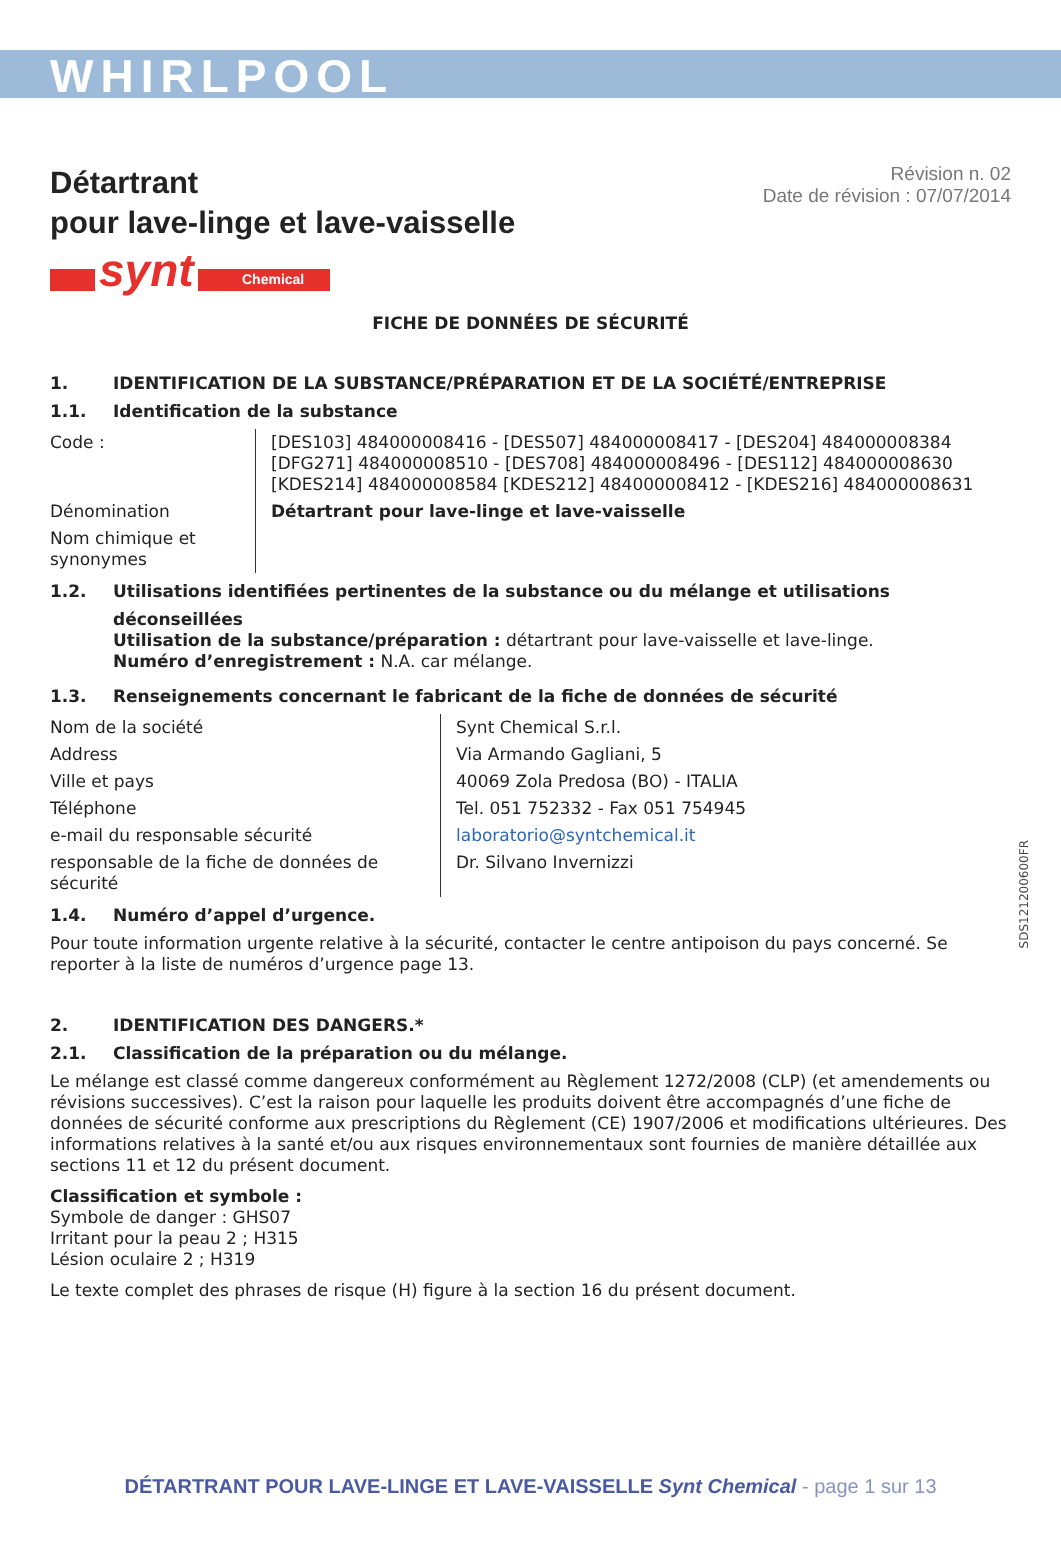WHIRLPOOL
Détartrant
pour lave-linge et lave-vaisselle
Révision n. 02
Date de révision : 07/07/2014
synt Chemical
FICHE DE DONNÉES DE SÉCURITÉ
1. IDENTIFICATION DE LA SUBSTANCE/PRÉPARATION ET DE LA SOCIÉTÉ/ENTREPRISE
1.1. Identification de la substance
| Code : | [DES103] 484000008416 - [DES507] 484000008417 - [DES204] 484000008384 [DFG271] 484000008510 - [DES708] 484000008496 - [DES112] 484000008630 [KDES214] 484000008584 [KDES212] 484000008412 - [KDES216] 484000008631 |
| Dénomination | Détartrant pour lave-linge et lave-vaisselle |
| Nom chimique et synonymes | |
1.2. Utilisations identifiées pertinentes de la substance ou du mélange et utilisations
déconseillées
Utilisation de la substance/préparation : détartrant pour lave-vaisselle et lave-linge.
Numéro d’enregistrement : N.A. car mélange.
1.3. Renseignements concernant le fabricant de la fiche de données de sécurité
| Nom de la société | Synt Chemical S.r.l. |
| Address | Via Armando Gagliani, 5 |
| Ville et pays | 40069 Zola Predosa (BO) - ITALIA |
| Téléphone | Tel. 051 752332 - Fax 051 754945 |
| e-mail du responsable sécurité | laboratorio@syntchemical.it |
| responsable de la fiche de données de sécurité | Dr. Silvano Invernizzi |
1.4. Numéro d’appel d’urgence.
Pour toute information urgente relative à la sécurité, contacter le centre antipoison du pays concerné. Se reporter à la liste de numéros d’urgence page 13.
2. IDENTIFICATION DES DANGERS.*
2.1. Classification de la préparation ou du mélange.
Le mélange est classé comme dangereux conformément au Règlement 1272/2008 (CLP) (et amendements ou révisions successives). C’est la raison pour laquelle les produits doivent être accompagnés d’une fiche de données de sécurité conforme aux prescriptions du Règlement (CE) 1907/2006 et modifications ultérieures. Des informations relatives à la santé et/ou aux risques environnementaux sont fournies de manière détaillée aux sections 11 et 12 du présent document.
Classification et symbole :
Symbole de danger : GHS07
Irritant pour la peau 2 ; H315
Lésion oculaire 2 ; H319
Le texte complet des phrases de risque (H) figure à la section 16 du présent document.
SDS121200600FR
DÉTARTRANT POUR LAVE-LINGE ET LAVE-VAISSELLE Synt Chemical - page 1 sur 13